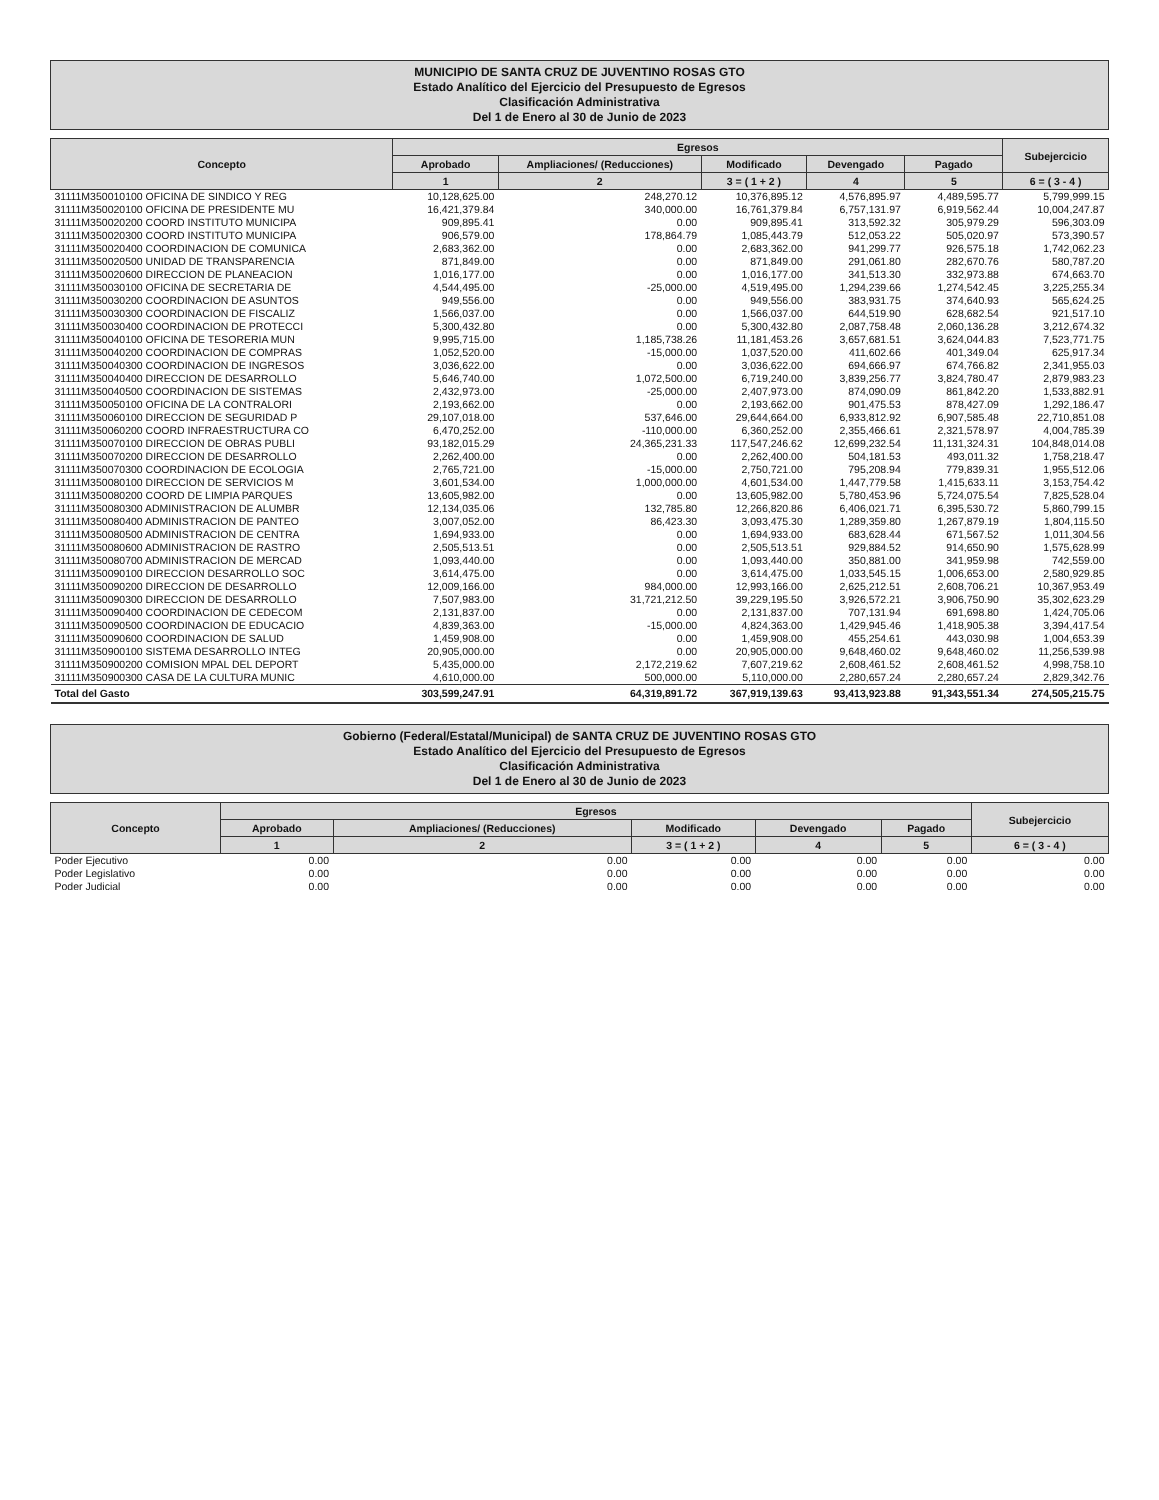MUNICIPIO DE SANTA CRUZ DE JUVENTINO ROSAS GTO
Estado Analítico del Ejercicio del Presupuesto de Egresos
Clasificación Administrativa
Del 1 de Enero al 30 de Junio de 2023
| Concepto | Egresos | | | | | Subejercicio |
| --- | --- | --- | --- | --- | --- | --- |
| | Aprobado | Ampliaciones/ (Reducciones) | Modificado | Devengado | Pagado | |
| | 1 | 2 | 3 = ( 1 + 2 ) | 4 | 5 | 6 = ( 3 - 4 ) |
| 31111M350010100 OFICINA DE SINDICO Y REG | 10,128,625.00 | 248,270.12 | 10,376,895.12 | 4,576,895.97 | 4,489,595.77 | 5,799,999.15 |
| 31111M350020100 OFICINA DE PRESIDENTE MU | 16,421,379.84 | 340,000.00 | 16,761,379.84 | 6,757,131.97 | 6,919,562.44 | 10,004,247.87 |
| 31111M350020200 COORD INSTITUTO MUNICIPA | 909,895.41 | 0.00 | 909,895.41 | 313,592.32 | 305,979.29 | 596,303.09 |
| 31111M350020300 COORD INSTITUTO MUNICIPA | 906,579.00 | 178,864.79 | 1,085,443.79 | 512,053.22 | 505,020.97 | 573,390.57 |
| 31111M350020400 COORDINACION DE COMUNICA | 2,683,362.00 | 0.00 | 2,683,362.00 | 941,299.77 | 926,575.18 | 1,742,062.23 |
| 31111M350020500 UNIDAD DE TRANSPARENCIA | 871,849.00 | 0.00 | 871,849.00 | 291,061.80 | 282,670.76 | 580,787.20 |
| 31111M350020600 DIRECCION DE PLANEACION | 1,016,177.00 | 0.00 | 1,016,177.00 | 341,513.30 | 332,973.88 | 674,663.70 |
| 31111M350030100 OFICINA DE SECRETARIA DE | 4,544,495.00 | -25,000.00 | 4,519,495.00 | 1,294,239.66 | 1,274,542.45 | 3,225,255.34 |
| 31111M350030200 COORDINACION DE ASUNTOS | 949,556.00 | 0.00 | 949,556.00 | 383,931.75 | 374,640.93 | 565,624.25 |
| 31111M350030300 COORDINACION DE FISCALIZ | 1,566,037.00 | 0.00 | 1,566,037.00 | 644,519.90 | 628,682.54 | 921,517.10 |
| 31111M350030400 COORDINACION DE PROTECCI | 5,300,432.80 | 0.00 | 5,300,432.80 | 2,087,758.48 | 2,060,136.28 | 3,212,674.32 |
| 31111M350040100 OFICINA DE TESORERIA MUN | 9,995,715.00 | 1,185,738.26 | 11,181,453.26 | 3,657,681.51 | 3,624,044.83 | 7,523,771.75 |
| 31111M350040200 COORDINACION DE COMPRAS | 1,052,520.00 | -15,000.00 | 1,037,520.00 | 411,602.66 | 401,349.04 | 625,917.34 |
| 31111M350040300 COORDINACION DE INGRESOS | 3,036,622.00 | 0.00 | 3,036,622.00 | 694,666.97 | 674,766.82 | 2,341,955.03 |
| 31111M350040400 DIRECCION DE DESARROLLO | 5,646,740.00 | 1,072,500.00 | 6,719,240.00 | 3,839,256.77 | 3,824,780.47 | 2,879,983.23 |
| 31111M350040500 COORDINACION DE SISTEMAS | 2,432,973.00 | -25,000.00 | 2,407,973.00 | 874,090.09 | 861,842.20 | 1,533,882.91 |
| 31111M350050100 OFICINA DE LA CONTRALORI | 2,193,662.00 | 0.00 | 2,193,662.00 | 901,475.53 | 878,427.09 | 1,292,186.47 |
| 31111M350060100 DIRECCION DE SEGURIDAD P | 29,107,018.00 | 537,646.00 | 29,644,664.00 | 6,933,812.92 | 6,907,585.48 | 22,710,851.08 |
| 31111M350060200 COORD INFRAESTRUCTURA CO | 6,470,252.00 | -110,000.00 | 6,360,252.00 | 2,355,466.61 | 2,321,578.97 | 4,004,785.39 |
| 31111M350070100 DIRECCION DE OBRAS PUBLI | 93,182,015.29 | 24,365,231.33 | 117,547,246.62 | 12,699,232.54 | 11,131,324.31 | 104,848,014.08 |
| 31111M350070200 DIRECCION DE DESARROLLO | 2,262,400.00 | 0.00 | 2,262,400.00 | 504,181.53 | 493,011.32 | 1,758,218.47 |
| 31111M350070300 COORDINACION DE ECOLOGIA | 2,765,721.00 | -15,000.00 | 2,750,721.00 | 795,208.94 | 779,839.31 | 1,955,512.06 |
| 31111M350080100 DIRECCION DE SERVICIOS M | 3,601,534.00 | 1,000,000.00 | 4,601,534.00 | 1,447,779.58 | 1,415,633.11 | 3,153,754.42 |
| 31111M350080200 COORD DE LIMPIA PARQUES | 13,605,982.00 | 0.00 | 13,605,982.00 | 5,780,453.96 | 5,724,075.54 | 7,825,528.04 |
| 31111M350080300 ADMINISTRACION DE ALUMBR | 12,134,035.06 | 132,785.80 | 12,266,820.86 | 6,406,021.71 | 6,395,530.72 | 5,860,799.15 |
| 31111M350080400 ADMINISTRACION DE PANTEO | 3,007,052.00 | 86,423.30 | 3,093,475.30 | 1,289,359.80 | 1,267,879.19 | 1,804,115.50 |
| 31111M350080500 ADMINISTRACION DE CENTRA | 1,694,933.00 | 0.00 | 1,694,933.00 | 683,628.44 | 671,567.52 | 1,011,304.56 |
| 31111M350080600 ADMINISTRACION DE RASTRO | 2,505,513.51 | 0.00 | 2,505,513.51 | 929,884.52 | 914,650.90 | 1,575,628.99 |
| 31111M350080700 ADMINISTRACION DE MERCAD | 1,093,440.00 | 0.00 | 1,093,440.00 | 350,881.00 | 341,959.98 | 742,559.00 |
| 31111M350090100 DIRECCION DESARROLLO SOC | 3,614,475.00 | 0.00 | 3,614,475.00 | 1,033,545.15 | 1,006,653.00 | 2,580,929.85 |
| 31111M350090200 DIRECCION DE DESARROLLO | 12,009,166.00 | 984,000.00 | 12,993,166.00 | 2,625,212.51 | 2,608,706.21 | 10,367,953.49 |
| 31111M350090300 DIRECCION DE DESARROLLO | 7,507,983.00 | 31,721,212.50 | 39,229,195.50 | 3,926,572.21 | 3,906,750.90 | 35,302,623.29 |
| 31111M350090400 COORDINACION DE CEDECOM | 2,131,837.00 | 0.00 | 2,131,837.00 | 707,131.94 | 691,698.80 | 1,424,705.06 |
| 31111M350090500 COORDINACION DE EDUCACIO | 4,839,363.00 | -15,000.00 | 4,824,363.00 | 1,429,945.46 | 1,418,905.38 | 3,394,417.54 |
| 31111M350090600 COORDINACION DE SALUD | 1,459,908.00 | 0.00 | 1,459,908.00 | 455,254.61 | 443,030.98 | 1,004,653.39 |
| 31111M350900100 SISTEMA DESARROLLO INTEG | 20,905,000.00 | 0.00 | 20,905,000.00 | 9,648,460.02 | 9,648,460.02 | 11,256,539.98 |
| 31111M350900200 COMISION MPAL DEL DEPORT | 5,435,000.00 | 2,172,219.62 | 7,607,219.62 | 2,608,461.52 | 2,608,461.52 | 4,998,758.10 |
| 31111M350900300 CASA DE LA CULTURA MUNIC | 4,610,000.00 | 500,000.00 | 5,110,000.00 | 2,280,657.24 | 2,280,657.24 | 2,829,342.76 |
| Total del Gasto | 303,599,247.91 | 64,319,891.72 | 367,919,139.63 | 93,413,923.88 | 91,343,551.34 | 274,505,215.75 |
Gobierno (Federal/Estatal/Municipal) de SANTA CRUZ DE JUVENTINO ROSAS GTO
Estado Analítico del Ejercicio del Presupuesto de Egresos
Clasificación Administrativa
Del 1 de Enero al 30 de Junio de 2023
| Concepto | Egresos | | | | | Subejercicio |
| --- | --- | --- | --- | --- | --- | --- |
| | Aprobado | Ampliaciones/ (Reducciones) | Modificado | Devengado | Pagado | |
| | 1 | 2 | 3 = ( 1 + 2 ) | 4 | 5 | 6 = ( 3 - 4 ) |
| Poder Ejecutivo | 0.00 | 0.00 | 0.00 | 0.00 | 0.00 | 0.00 |
| Poder Legislativo | 0.00 | 0.00 | 0.00 | 0.00 | 0.00 | 0.00 |
| Poder Judicial | 0.00 | 0.00 | 0.00 | 0.00 | 0.00 | 0.00 |